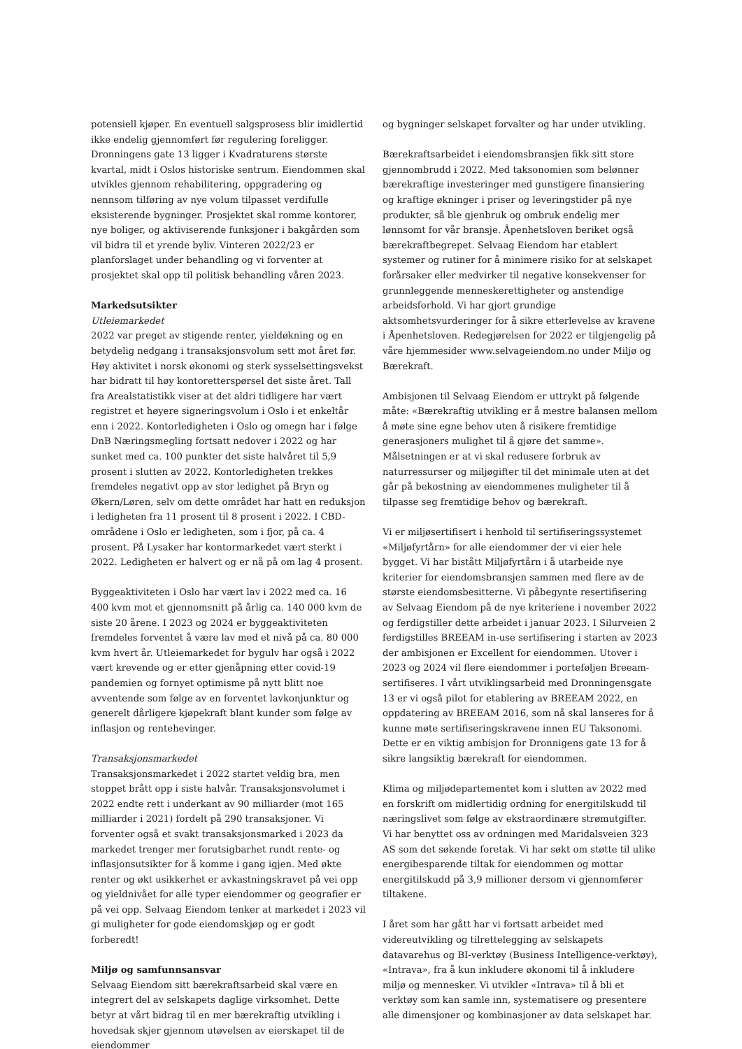potensiell kjøper. En eventuell salgsprosess blir imidlertid ikke endelig gjennomført før regulering foreligger. Dronningens gate 13 ligger i Kvadraturens største kvartal, midt i Oslos historiske sentrum. Eiendommen skal utvikles gjennom rehabilitering, oppgradering og nennsom tilføring av nye volum tilpasset verdifulle eksisterende bygninger. Prosjektet skal romme kontorer, nye boliger, og aktiviserende funksjoner i bakgården som vil bidra til et yrende byliv. Vinteren 2022/23 er planforslaget under behandling og vi forventer at prosjektet skal opp til politisk behandling våren 2023.
Markedsutsikter
Utleiemarkedet
2022 var preget av stigende renter, yieldøkning og en betydelig nedgang i transaksjonsvolum sett mot året før. Høy aktivitet i norsk økonomi og sterk sysselsettingsvekst har bidratt til høy kontoretterspørsel det siste året. Tall fra Arealstatistikk viser at det aldri tidligere har vært registret et høyere signeringsvolum i Oslo i et enkeltår enn i 2022. Kontorledigheten i Oslo og omegn har i følge DnB Næringsmegling fortsatt nedover i 2022 og har sunket med ca. 100 punkter det siste halvåret til 5,9 prosent i slutten av 2022. Kontorledigheten trekkes fremdeles negativt opp av stor ledighet på Bryn og Økern/Løren, selv om dette området har hatt en reduksjon i ledigheten fra 11 prosent til 8 prosent i 2022. I CBD-områdene i Oslo er ledigheten, som i fjor, på ca. 4 prosent. På Lysaker har kontormarkedet vært sterkt i 2022. Ledigheten er halvert og er nå på om lag 4 prosent.
Byggeaktiviteten i Oslo har vært lav i 2022 med ca. 16 400 kvm mot et gjennomsnitt på årlig ca. 140 000 kvm de siste 20 årene. I 2023 og 2024 er byggeaktiviteten fremdeles forventet å være lav med et nivå på ca. 80 000 kvm hvert år. Utleiemarkedet for bygulv har også i 2022 vært krevende og er etter gjenåpning etter covid-19 pandemien og fornyet optimisme på nytt blitt noe avventende som følge av en forventet lavkonjunktur og generelt dårligere kjøpekraft blant kunder som følge av inflasjon og rentehevinger.
Transaksjonsmarkedet
Transaksjonsmarkedet i 2022 startet veldig bra, men stoppet brått opp i siste halvår. Transaksjonsvolumet i 2022 endte rett i underkant av 90 milliarder (mot 165 milliarder i 2021) fordelt på 290 transaksjoner. Vi forventer også et svakt transaksjonsmarked i 2023 da markedet trenger mer forutsigbarhet rundt rente- og inflasjonsutsikter for å komme i gang igjen. Med økte renter og økt usikkerhet er avkastningskravet på vei opp og yieldnivået for alle typer eiendommer og geografier er på vei opp. Selvaag Eiendom tenker at markedet i 2023 vil gi muligheter for gode eiendomskjøp og er godt forberedt!
Miljø og samfunnsansvar
Selvaag Eiendom sitt bærekraftsarbeid skal være en integrert del av selskapets daglige virksomhet. Dette betyr at vårt bidrag til en mer bærekraftig utvikling i hovedsak skjer gjennom utøvelsen av eierskapet til de eiendommer
og bygninger selskapet forvalter og har under utvikling.
Bærekraftsarbeidet i eiendomsbransjen fikk sitt store gjennombrudd i 2022. Med taksonomien som belønner bærekraftige investeringer med gunstigere finansiering og kraftige økninger i priser og leveringstider på nye produkter, så ble gjenbruk og ombruk endelig mer lønnsomt for vår bransje. Åpenhetsloven beriket også bærekraftbegrepet. Selvaag Eiendom har etablert systemer og rutiner for å minimere risiko for at selskapet forårsaker eller medvirker til negative konsekvenser for grunnleggende menneskerettigheter og anstendige arbeidsforhold. Vi har gjort grundige aktsomhetsvurderinger for å sikre etterlevelse av kravene i Åpenhetsloven. Redegjørelsen for 2022 er tilgjengelig på våre hjemmesider www.selvageiendom.no under Miljø og Bærekraft.
Ambisjonen til Selvaag Eiendom er uttrykt på følgende måte: «Bærekraftig utvikling er å mestre balansen mellom å møte sine egne behov uten å risikere fremtidige generasjoners mulighet til å gjøre det samme». Målsetningen er at vi skal redusere forbruk av naturressurser og miljøgifter til det minimale uten at det går på bekostning av eiendommenes muligheter til å tilpasse seg fremtidige behov og bærekraft.
Vi er miljøsertifisert i henhold til sertifiseringssystemet «Miljøfyrtårn» for alle eiendommer der vi eier hele bygget. Vi har bistått Miljøfyrtårn i å utarbeide nye kriterier for eiendomsbransjen sammen med flere av de største eiendomsbesitterne. Vi påbegynte resertifisering av Selvaag Eiendom på de nye kriteriene i november 2022 og ferdigstiller dette arbeidet i januar 2023. I Silurveien 2 ferdigstilles BREEAM in-use sertifisering i starten av 2023 der ambisjonen er Excellent for eiendommen. Utover i 2023 og 2024 vil flere eiendommer i porteføljen Breeam-sertifiseres. I vårt utviklingsarbeid med Dronningensgate 13 er vi også pilot for etablering av BREEAM 2022, en oppdatering av BREEAM 2016, som nå skal lanseres for å kunne møte sertifiseringskravene innen EU Taksonomi. Dette er en viktig ambisjon for Dronnigens gate 13 for å sikre langsiktig bærekraft for eiendommen.
Klima og miljødepartementet kom i slutten av 2022 med en forskrift om midlertidig ordning for energitilskudd til næringslivet som følge av ekstraordinære strømutgifter. Vi har benyttet oss av ordningen med Maridalsveien 323 AS som det søkende foretak. Vi har søkt om støtte til ulike energibesparende tiltak for eiendommen og mottar energitilskudd på 3,9 millioner dersom vi gjennomfører tiltakene.
I året som har gått har vi fortsatt arbeidet med videreutvikling og tilrettelegging av selskapets datavarehus og BI-verktøy (Business Intelligence-verktøy), «Intrava», fra å kun inkludere økonomi til å inkludere miljø og mennesker. Vi utvikler «Intrava» til å bli et verktøy som kan samle inn, systematisere og presentere alle dimensjoner og kombinasjoner av data selskapet har.